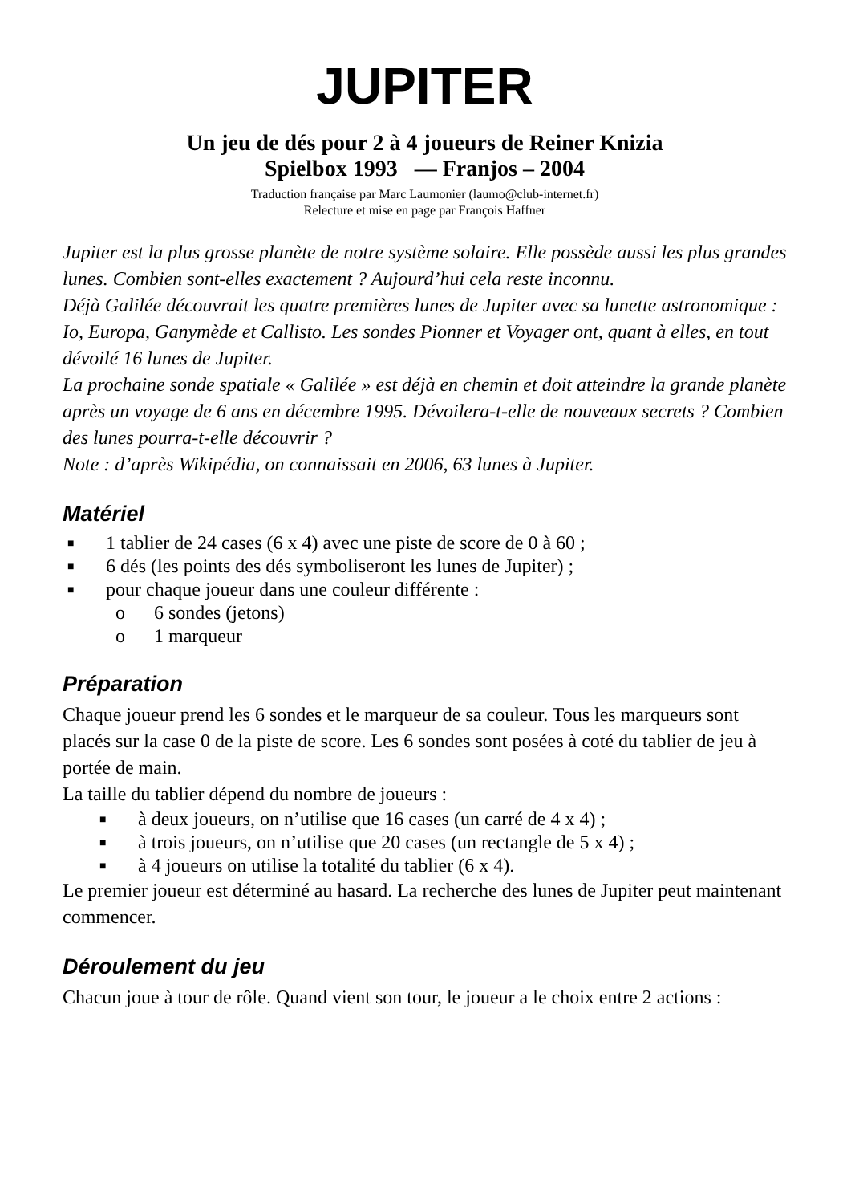JUPITER
Un jeu de dés pour 2 à 4 joueurs de Reiner Knizia
Spielbox 1993 — Franjos – 2004
Traduction française par Marc Laumonier (laumo@club-internet.fr)
Relecture et mise en page par François Haffner
Jupiter est la plus grosse planète de notre système solaire. Elle possède aussi les plus grandes lunes. Combien sont-elles exactement ? Aujourd’hui cela reste inconnu.
Déjà Galilée découvrait les quatre premières lunes de Jupiter avec sa lunette astronomique : Io, Europa, Ganymède et Callisto. Les sondes Pionner et Voyager ont, quant à elles, en tout dévoilé 16 lunes de Jupiter.
La prochaine sonde spatiale « Galilée » est déjà en chemin et doit atteindre la grande planète après un voyage de 6 ans en décembre 1995. Dévoilera-t-elle de nouveaux secrets ? Combien des lunes pourra-t-elle découvrir ?
Note : d’après Wikipédia, on connaissait en 2006, 63 lunes à Jupiter.
Matériel
■ 1 tablier de 24 cases (6 x 4) avec une piste de score de 0 à 60 ;
■ 6 dés (les points des dés symboliseront les lunes de Jupiter) ;
■ pour chaque joueur dans une couleur différente :
o 6 sondes (jetons)
o 1 marqueur
Préparation
Chaque joueur prend les 6 sondes et le marqueur de sa couleur. Tous les marqueurs sont placés sur la case 0 de la piste de score. Les 6 sondes sont posées à coté du tablier de jeu à portée de main.
La taille du tablier dépend du nombre de joueurs :
■ à deux joueurs, on n’utilise que 16 cases (un carré de 4 x 4) ;
■ à trois joueurs, on n’utilise que 20 cases (un rectangle de 5 x 4) ;
■ à 4 joueurs on utilise la totalité du tablier (6 x 4).
Le premier joueur est déterminé au hasard. La recherche des lunes de Jupiter peut maintenant commencer.
Déroulement du jeu
Chacun joue à tour de rôle. Quand vient son tour, le joueur a le choix entre 2 actions :